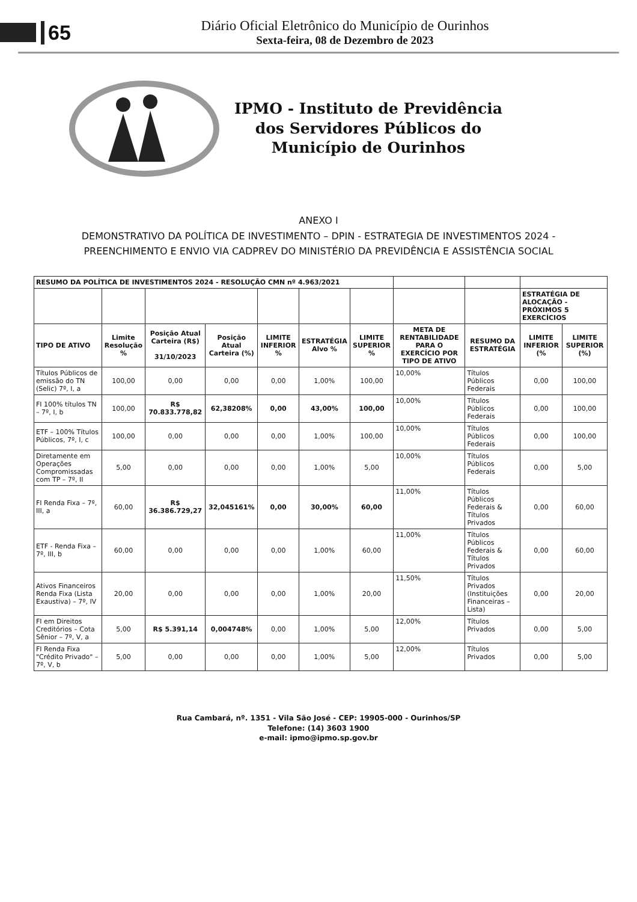65
Diário Oficial Eletrônico do Município de Ourinhos
Sexta-feira, 08 de Dezembro de 2023
IPMO - Instituto de Previdência
dos Servidores Públicos do
Município de Ourinhos
ANEXO I
DEMONSTRATIVO DA POLÍTICA DE INVESTIMENTO – DPIN - ESTRATEGIA DE INVESTIMENTOS 2024 -
PREENCHIMENTO E ENVIO VIA CADPREV DO MINISTÉRIO DA PREVIDÊNCIA E ASSISTÊNCIA SOCIAL
| RESUMO DA POLÍTICA DE INVESTIMENTOS 2024 - RESOLUÇÃO CMN nº 4.963/2021 | | | | | | | | | | |
| --- | --- | --- | --- | --- | --- | --- | --- | --- | --- | --- |
| | | | | | | | | | ESTRATÉGIA DE ALOCAÇÃO - PRÓXIMOS 5 EXERCÍCIOS | |
| TIPO DE ATIVO | Limite Resolução % | Posição Atual Carteira (R$) 31/10/2023 | Posição Atual Carteira (%) | LIMITE INFERIOR % | ESTRATÉGIA Alvo % | LIMITE SUPERIOR % | META DE RENTABILIDADE PARA O EXERCÍCIO POR TIPO DE ATIVO | RESUMO DA ESTRATÉGIA | LIMITE INFERIOR (% | LIMITE SUPERIOR (%) |
| Títulos Públicos de emissão do TN (Selic) 7º, I, a | 100,00 | 0,00 | 0,00 | 0,00 | 1,00% | 100,00 | 10,00% | Títulos Públicos Federais | 0,00 | 100,00 |
| FI 100% títulos TN – 7º, I, b | 100,00 | R$ 70.833.778,82 | 62,38208% | 0,00 | 43,00% | 100,00 | 10,00% | Títulos Públicos Federais | 0,00 | 100,00 |
| ETF – 100% Títulos Públicos, 7º, I, c | 100,00 | 0,00 | 0,00 | 0,00 | 1,00% | 100,00 | 10,00% | Títulos Públicos Federais | 0,00 | 100,00 |
| Diretamente em Operações Compromissadas com TP – 7º, II | 5,00 | 0,00 | 0,00 | 0,00 | 1,00% | 5,00 | 10,00% | Títulos Públicos Federais | 0,00 | 5,00 |
| FI Renda Fixa – 7º, III, a | 60,00 | R$ 36.386.729,27 | 32,045161% | 0,00 | 30,00% | 60,00 | 11,00% | Títulos Públicos Federais & Títulos Privados | 0,00 | 60,00 |
| ETF - Renda Fixa – 7º, III, b | 60,00 | 0,00 | 0,00 | 0,00 | 1,00% | 60,00 | 11,00% | Títulos Públicos Federais & Títulos Privados | 0,00 | 60,00 |
| Ativos Financeiros Renda Fixa (Lista Exaustiva) – 7º, IV | 20,00 | 0,00 | 0,00 | 0,00 | 1,00% | 20,00 | 11,50% | Títulos Privados (Instituições Financeiras – Lista) | 0,00 | 20,00 |
| FI em Direitos Creditórios – Cota Sênior – 7º, V, a | 5,00 | R$ 5.391,14 | 0,004748% | 0,00 | 1,00% | 5,00 | 12,00% | Títulos Privados | 0,00 | 5,00 |
| FI Renda Fixa "Crédito Privado" – 7º, V, b | 5,00 | 0,00 | 0,00 | 0,00 | 1,00% | 5,00 | 12,00% | Títulos Privados | 0,00 | 5,00 |
Rua Cambará, nº. 1351 - Vila São José - CEP: 19905-000 - Ourinhos/SP
Telefone: (14) 3603 1900
e-mail: ipmo@ipmo.sp.gov.br